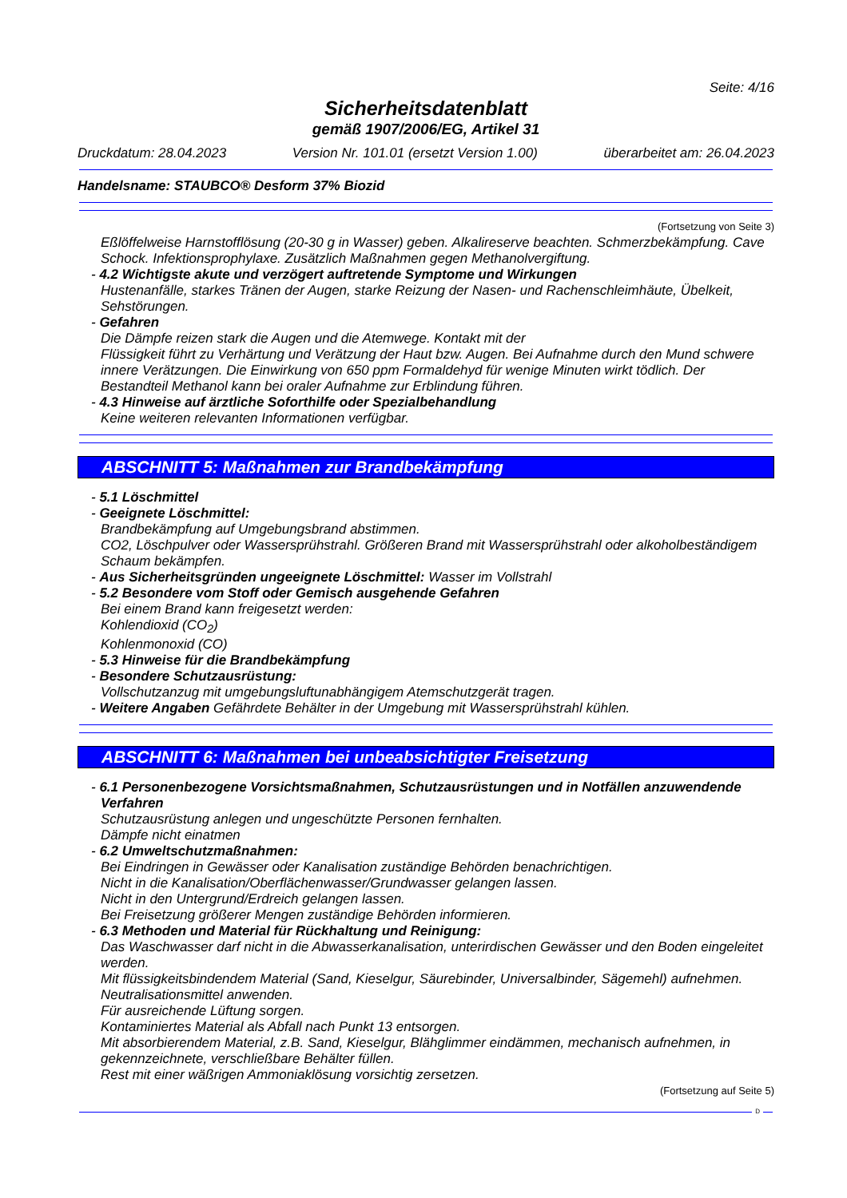Seite: 4/16
Sicherheitsdatenblatt
gemäß 1907/2006/EG, Artikel 31
Druckdatum: 28.04.2023 Version Nr. 101.01 (ersetzt Version 1.00) überarbeitet am: 26.04.2023
Handelsname: STAUBCO® Desform 37% Biozid
(Fortsetzung von Seite 3)
Eßlöffelweise Harnstofflösung (20-30 g in Wasser) geben. Alkalireserve beachten. Schmerzbekämpfung. Cave Schock. Infektionsprophylaxe. Zusätzlich Maßnahmen gegen Methanolvergiftung.
- 4.2 Wichtigste akute und verzögert auftretende Symptome und Wirkungen
Hustenanfälle, starkes Tränen der Augen, starke Reizung der Nasen- und Rachenschleimhäute, Übelkeit, Sehstörungen.
- Gefahren
Die Dämpfe reizen stark die Augen und die Atemwege. Kontakt mit der
Flüssigkeit führt zu Verhärtung und Verätzung der Haut bzw. Augen. Bei Aufnahme durch den Mund schwere innere Verätzungen. Die Einwirkung von 650 ppm Formaldehyd für wenige Minuten wirkt tödlich. Der Bestandteil Methanol kann bei oraler Aufnahme zur Erblindung führen.
- 4.3 Hinweise auf ärztliche Soforthilfe oder Spezialbehandlung
Keine weiteren relevanten Informationen verfügbar.
ABSCHNITT 5: Maßnahmen zur Brandbekämpfung
- 5.1 Löschmittel
- Geeignete Löschmittel:
Brandbekämpfung auf Umgebungsbrand abstimmen.
CO2, Löschpulver oder Wassersprühstrahl. Größeren Brand mit Wassersprühstrahl oder alkoholbeständigem Schaum bekämpfen.
- Aus Sicherheitsgründen ungeeignete Löschmittel: Wasser im Vollstrahl
- 5.2 Besondere vom Stoff oder Gemisch ausgehende Gefahren
Bei einem Brand kann freigesetzt werden:
Kohlendioxid (CO<sub>2</sub>)
Kohlenmonoxid (CO)
- 5.3 Hinweise für die Brandbekämpfung
- Besondere Schutzausrüstung:
Vollschutzanzug mit umgebungsluftunabhängigem Atemschutzgerät tragen.
- Weitere Angaben Gefährdete Behälter in der Umgebung mit Wassersprühstrahl kühlen.
ABSCHNITT 6: Maßnahmen bei unbeabsichtigter Freisetzung
- 6.1 Personenbezogene Vorsichtsmaßnahmen, Schutzausrüstungen und in Notfällen anzuwendende Verfahren
Schutzausrüstung anlegen und ungeschützte Personen fernhalten.
Dämpfe nicht einatmen
- 6.2 Umweltschutzmaßnahmen:
Bei Eindringen in Gewässer oder Kanalisation zuständige Behörden benachrichtigen.
Nicht in die Kanalisation/Oberflächenwasser/Grundwasser gelangen lassen.
Nicht in den Untergrund/Erdreich gelangen lassen.
Bei Freisetzung größerer Mengen zuständige Behörden informieren.
- 6.3 Methoden und Material für Rückhaltung und Reinigung:
Das Waschwasser darf nicht in die Abwasserkanalisation, unterirdischen Gewässer und den Boden eingeleitet werden.
Mit flüssigkeitsbindendem Material (Sand, Kieselgur, Säurebinder, Universalbinder, Sägemehl) aufnehmen.
Neutralisationsmittel anwenden.
Für ausreichende Lüftung sorgen.
Kontaminiertes Material als Abfall nach Punkt 13 entsorgen.
Mit absorbierendem Material, z.B. Sand, Kieselgur, Blähglimmer eindämmen, mechanisch aufnehmen, in gekennzeichnete, verschließbare Behälter füllen.
Rest mit einer wäßrigen Ammoniaklösung vorsichtig zersetzen.
(Fortsetzung auf Seite 5)
D